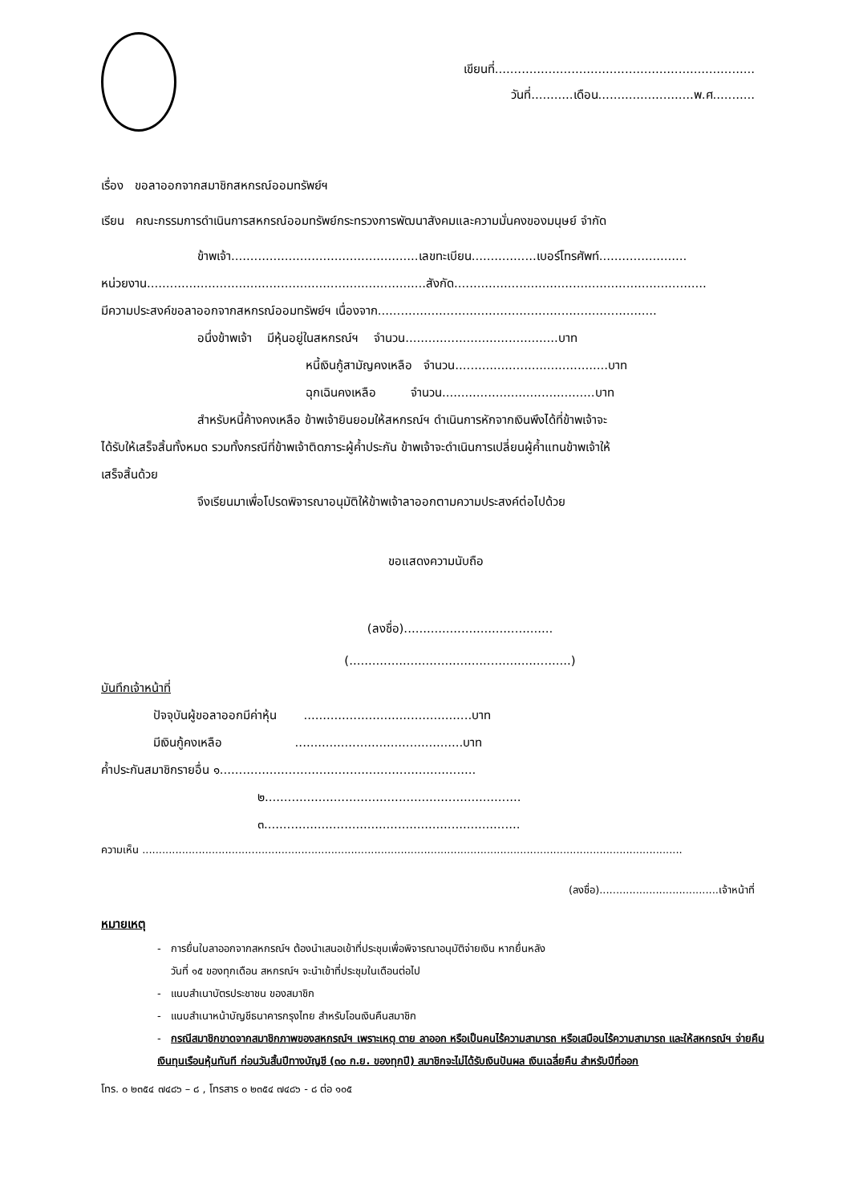เขียนที่....................................................................
วันที่...........เดือน.........................พ.ศ...........
เรื่อง ขอลาออกจากสมาชิกสหกรณ์ออมทรัพย์ฯ
เรียน คณะกรรมการดำเนินการสหกรณ์ออมทรัพย์กระทรวงการพัฒนาสังคมและความมั่นคงของมนุษย์ จำกัด
ข้าพเจ้า.................................................เลขทะเบียน.................เบอร์โทรศัพท์.......................
หน่วยงาน.........................................................................สังกัด..................................................................
มีความประสงค์ขอลาออกจากสหกรณ์ออมทรัพย์ฯ เนื่องจาก.........................................................................
อนึ่งข้าพเจ้า มีหุ้นอยู่ในสหกรณ์ฯ จำนวน........................................บาท
หนี้เงินกู้สามัญคงเหลือ จำนวน........................................บาท
ฉุกเฉินคงเหลือ จำนวน........................................บาท
สำหรับหนี้ค้างคงเหลือ ข้าพเจ้ายินยอมให้สหกรณ์ฯ ดำเนินการหักจากเงินพึงได้ที่ข้าพเจ้าจะ
ได้รับให้เสร็จสิ้นทั้งหมด รวมทั้งกรณีที่ข้าพเจ้าติดภาระผู้ค้ำประกัน ข้าพเจ้าจะดำเนินการเปลี่ยนผู้ค้ำแทนข้าพเจ้าให้
เสร็จสิ้นด้วย
จึงเรียนมาเพื่อโปรดพิจารณาอนุมัติให้ข้าพเจ้าลาออกตามความประสงค์ต่อไปด้วย
ขอแสดงความนับถือ
(ลงชื่อ).......................................
(..........................................................)
บันทึกเจ้าหน้าที่
ปัจจุบันผู้ขอลาออกมีค่าหุ้น ............................................บาท
มีเงินกู้คงเหลือ ............................................บาท
ค้ำประกันสมาชิกรายอื่น ๑...................................................................
๒...................................................................
๓...................................................................
ความเห็น ...................................................................................................................................................................
(ลงชื่อ)....................................เจ้าหน้าที่
หมายเหตุ
- การยื่นใบลาออกจากสหกรณ์ฯ ต้องนำเสนอเข้าที่ประชุมเพื่อพิจารณาอนุมัติจ่ายเงิน หากยื่นหลัง
วันที่ ๑๕ ของทุกเดือน สหกรณ์ฯ จะนำเข้าที่ประชุมในเดือนต่อไป
- แนบสำเนาบัตรประชาชน ของสมาชิก
- แนบสำเนาหน้าบัญชีธนาคารกรุงไทย สำหรับโอนเงินคืนสมาชิก
- กรณีสมาชิกขาดจากสมาชิกภาพของสหกรณ์ฯ เพราะเหตุ ตาย ลาออก หรือเป็นคนไร้ความสามารถ หรือเสมือนไร้ความสามารถ และให้สหกรณ์ฯ จ่ายคืนเงินทุนเรือนหุ้นทันที ก่อนวันสิ้นปีทางบัญชี (๓๐ ก.ย. ของทุกปี) สมาชิกจะไม่ได้รับเงินปันผล เงินเฉลี่ยคืน สำหรับปีที่ออก
โทร. ๐ ๒๓๕๔ ๗๔๘๖ – ๘ , โทรสาร ๐ ๒๓๕๔ ๗๔๘๖ - ๘ ต่อ ๑๐๕